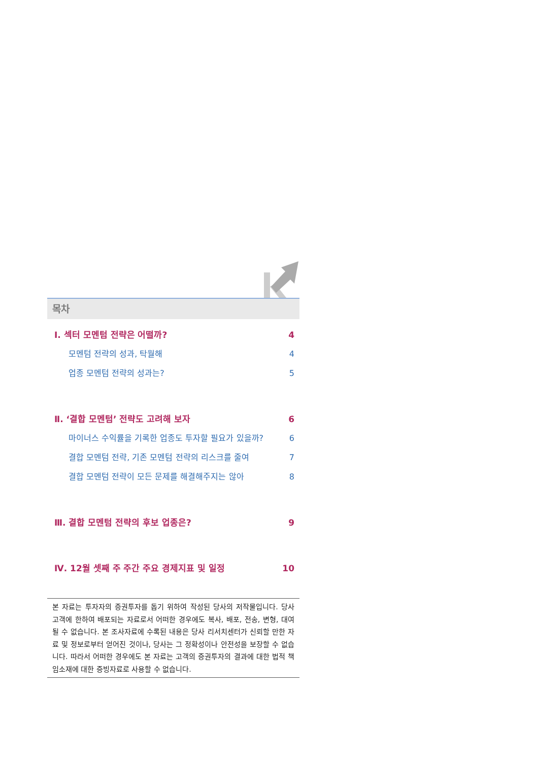목차
Ⅰ. 섹터 모멘텀 전략은 어떨까? 4
모멘텀 전략의 성과, 탁월해 4
업종 모멘텀 전략의 성과는? 5
Ⅱ. ‘결합 모멘텀’ 전략도 고려해 보자 6
마이너스 수익률을 기록한 업종도 투자할 필요가 있을까? 6
결합 모멘텀 전략, 기존 모멘텀 전략의 리스크를 줄여 7
결합 모멘텀 전략이 모든 문제를 해결해주지는 않아 8
Ⅲ. 결합 모멘텀 전략의 후보 업종은? 9
Ⅳ. 12월 셋째 주 주간 주요 경제지표 및 일정 10
본 자료는 투자자의 증권투자를 돕기 위하여 작성된 당사의 저작물입니다. 당사 고객에 한하여 배포되는 자료로서 어떠한 경우에도 복사, 배포, 전송, 변형, 대여될 수 없습니다. 본 조사자료에 수록된 내용은 당사 리서치센터가 신뢰할 만한 자료 및 정보로부터 얻어진 것이나, 당사는 그 정확성이나 안전성을 보장할 수 없습니다. 따라서 어떠한 경우에도 본 자료는 고객의 증권투자의 결과에 대한 법적 책임소재에 대한 증빙자료로 사용할 수 없습니다.